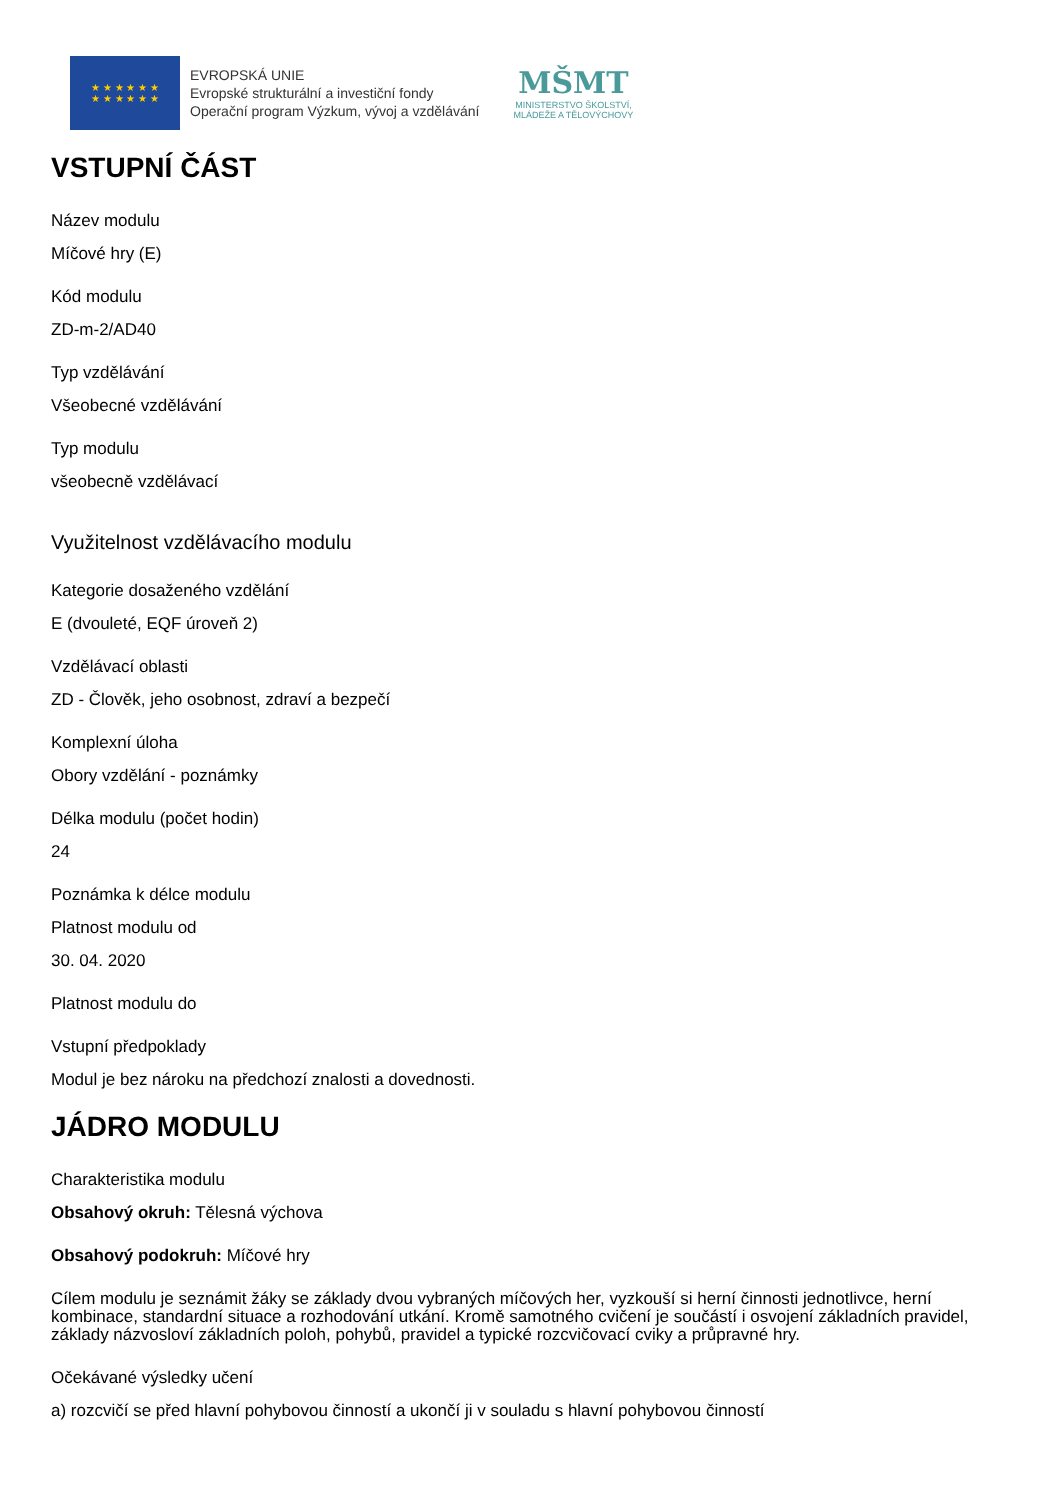★ ★ ★ ★ ★ ★
★ ★ ★ ★ ★ ★
EVROPSKÁ UNIE
Evropské strukturální a investiční fondy
Operační program Výzkum, vývoj a vzdělávání
MŠMT
MINISTERSTVO ŠKOLSTVÍ,
MLÁDEŽE A TĚLOVÝCHOVY
VSTUPNÍ ČÁST
Název modulu
Míčové hry (E)
Kód modulu
ZD-m-2/AD40
Typ vzdělávání
Všeobecné vzdělávání
Typ modulu
všeobecně vzdělávací
Využitelnost vzdělávacího modulu
Kategorie dosaženého vzdělání
E (dvouleté, EQF úroveň 2)
Vzdělávací oblasti
ZD - Člověk, jeho osobnost, zdraví a bezpečí
Komplexní úloha
Obory vzdělání - poznámky
Délka modulu (počet hodin)
24
Poznámka k délce modulu
Platnost modulu od
30. 04. 2020
Platnost modulu do
Vstupní předpoklady
Modul je bez nároku na předchozí znalosti a dovednosti.
JÁDRO MODULU
Charakteristika modulu
Obsahový okruh: Tělesná výchova
Obsahový podokruh: Míčové hry
Cílem modulu je seznámit žáky se základy dvou vybraných míčových her, vyzkouší si herní činnosti jednotlivce, herní kombinace, standardní situace a rozhodování utkání. Kromě samotného cvičení je součástí i osvojení základních pravidel, základy názvosloví základních poloh, pohybů, pravidel a typické rozcvičovací cviky a průpravné hry.
Očekávané výsledky učení
a) rozcvičí se před hlavní pohybovou činností a ukončí ji v souladu s hlavní pohybovou činností